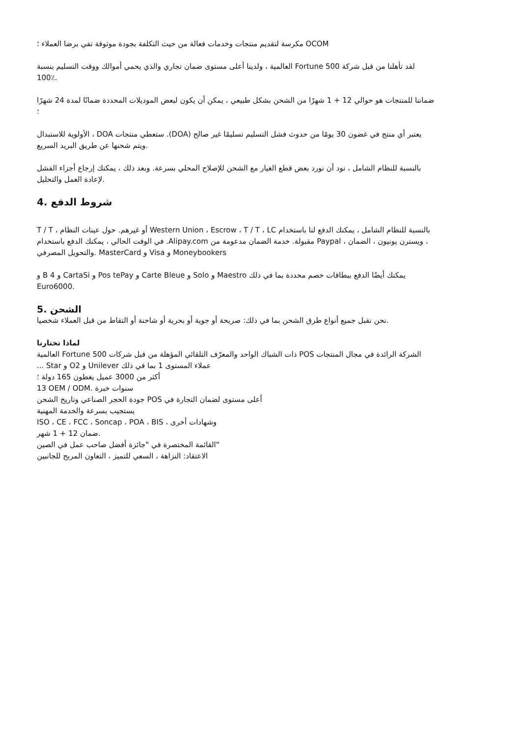مكرسة لتقديم منتجات وخدمات فعالة من حيث التكلفة بجودة موثوقة تفي برضا العملاء ؛ OCOM
العالمية ، ولدينا أعلى مستوى ضمان تجاري والذي يحمي أموالك ووقت التسليم بنسبة Fortune 500 لقد تأهلنا من قبل شركة
100٪.
ضماننا للمنتجات هو حوالي 12 + 1 شهرًا من الشحن بشكل طبيعي ، يمكن أن يكون لبعض الموديلات المحددة ضمانًا لمدة 24 شهرًا
؛
الأولوية للاستبدال ، DOA ستعطي منتجات .(DOA) يعتبر أي منتج في غضون 30 يومًا من حدوث فشل التسليم تسليمًا غير صالح
ويتم شحنها عن طريق البريد السريع.
بالنسبة للنظام الشامل ، نود أن نورد بعض قطع الغيار مع الشحن للإصلاح المحلي بسرعة. وبعد ذلك ، يمكنك إرجاع أجزاء الفشل
لإعادة العمل والتحليل.
4. شروط الدفع
T / T ، أو غيرهم. حول عينات النظام Western Union ، Escrow ، T / T ، LC بالنسبة للنظام الشامل ، يمكنك الدفع لنا باستخدام
في الوقت الحالي ، يمكنك الدفع باستخدام .Alipay.com مقبولة. خدمة الضمان مدعومة من Paypal ، ويسترن يونيون ، الضمان ،
والتحويل المصرفي. MasterCard و Visa و Moneybookers
و B و 4 CartaSi و Pos tePay و Carte Bleue و Solo و Maestro يمكنك أيضًا الدفع ببطاقات خصم محددة بما في ذلك
Euro6000.
الشحن .5
نحن نقبل جميع أنواع طرق الشحن بما في ذلك: صريحة أو جوية أو بحرية أو شاحنة أو التقاط من قبل العملاء شخصيا.
لماذا تختارنا
العالمية Fortune 500 ذات الشباك الواحد والمعرّف التلقائي المؤهلة من قبل شركات POS الشركة الرائدة في مجال المنتجات
... Star و O2 و Unilever عملاء المستوى 1 بما في ذلك
أكثر من 3000 عميل يغطون 165 دولة ؛
13 OEM / ODM. سنوات خبرة
جودة الحجر الصناعي وتاريخ الشحن POS أعلى مستوى لضمان التجارة في
يستجيب بسرعة والخدمة المهنية
ISO ، CE ، FCC ، Soncap ، POA ، BIS ، وشهادات أخرى
ضمان 12 + 1 شهر.
القائمة المختصرة في "جائزة أفضل صاحب عمل في الصين"
الاعتقاد: النزاهة ، السعي للتميز ، التعاون المربح للجانبين